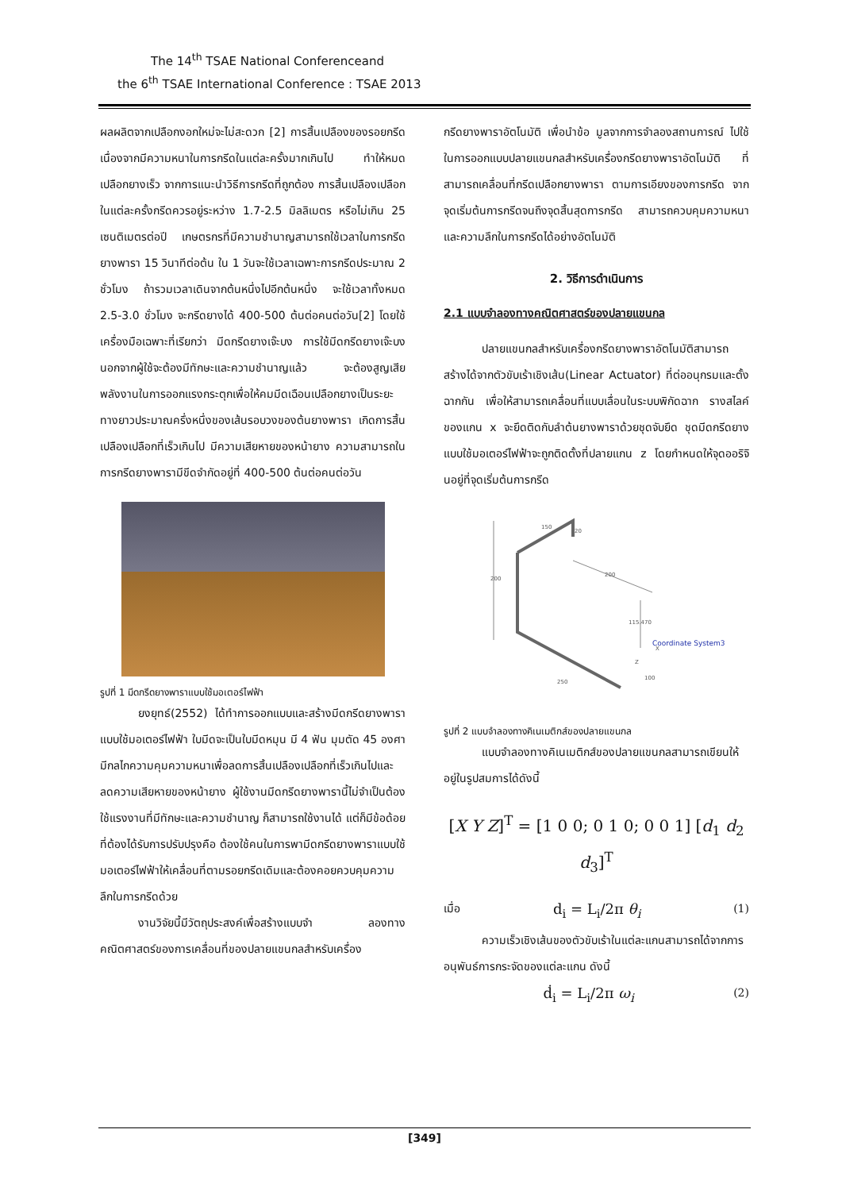The 14<sup>th</sup> TSAE National Conferenceand
the 6<sup>th</sup> TSAE International Conference : TSAE 2013
ผลผลิตจากเปลือกงอกใหม่จะไม่สะดวก [2] การสิ้นเปลืองของรอยกรีดเนื่องจากมีความหนาในการกรีดในแต่ละครั้งมากเกินไป ทำให้หมดเปลือกยางเร็ว จากการแนะนำวิธีการกรีดที่ถูกต้อง การสิ้นเปลืองเปลือกในแต่ละครั้งกรีดควรอยู่ระหว่าง 1.7-2.5 มิลลิเมตร หรือไม่เกิน 25 เซนติเมตรต่อปี เกษตรกรที่มีความชำนาญสามารถใช้เวลาในการกรีดยางพารา 15 วินาทีต่อต้น ใน 1 วันจะใช้เวลาเฉพาะการกรีดประมาณ 2 ชั่วโมง ถ้ารวมเวลาเดินจากต้นหนึ่งไปอีกต้นหนึ่ง จะใช้เวลาทั้งหมด 2.5-3.0 ชั่วโมง จะกรีดยางได้ 400-500 ต้นต่อคนต่อวัน[2] โดยใช้เครื่องมือเฉพาะที่เรียกว่า มีดกรีดยางเจ๊ะบง การใช้มีดกรีดยางเจ๊ะบง นอกจากผู้ใช้จะต้องมีทักษะและความชำนาญแล้ว จะต้องสูญเสียพลังงานในการออกแรงกระตุกเพื่อให้คมมีดเฉือนเปลือกยางเป็นระยะทางยาวประมาณครึ่งหนึ่งของเส้นรอบวงของต้นยางพารา เกิดการสิ้นเปลืองเปลือกที่เร็วเกินไป มีความเสียหายของหน้ายาง ความสามารถในการกรีดยางพารามีขีดจำกัดอยู่ที่ 400-500 ต้นต่อคนต่อวัน
รูปที่ 1 มีดกรีดยางพาราแบบใช้มอเตอร์ไฟฟ้า
ยงยุทธ์(2552) ได้ทำการออกแบบและสร้างมีดกรีดยางพาราแบบใช้มอเตอร์ไฟฟ้า ใบมีดจะเป็นใบมีดหมุน มี 4 ฟัน มุมตัด 45 องศา มีกลไกความคุมความหนาเพื่อลดการสิ้นเปลืองเปลือกที่เร็วเกินไปและลดความเสียหายของหน้ายาง ผู้ใช้งานมีดกรีดยางพารานี้ไม่จำเป็นต้องใช้แรงงานที่มีทักษะและความชำนาญ ก็สามารถใช้งานได้ แต่ก็มีข้อด้อยที่ต้องได้รับการปรับปรุงคือ ต้องใช้คนในการพามีดกรีดยางพาราแบบใช้มอเตอร์ไฟฟ้าให้เคลื่อนที่ตามรอยกรีดเดิมและต้องคอยควบคุมความลึกในการกรีดด้วย
งานวิจัยนี้มีวัตถุประสงค์เพื่อสร้างแบบจำ ลองทางคณิตศาสตร์ของการเคลื่อนที่ของปลายแขนกลสำหรับเครื่อง
กรีดยางพาราอัตโนมัติ เพื่อนำข้อ มูลจากการจำลองสถานการณ์ ไปใช้ในการออกแบบปลายแขนกลสำหรับเครื่องกรีดยางพาราอัตโนมัติ ที่สามารถเคลื่อนที่กรีดเปลือกยางพารา ตามการเอียงของการกรีด จากจุดเริ่มต้นการกรีดจนถึงจุดสิ้นสุดการกรีด สามารถควบคุมความหนาและความลึกในการกรีดได้อย่างอัตโนมัติ
2. วิธีการดำเนินการ
2.1 แบบจำลองทางคณิตศาสตร์ของปลายแขนกล
ปลายแขนกลสำหรับเครื่องกรีดยางพาราอัตโนมัติสามารถสร้างได้จากตัวขับเร้าเชิงเส้น(Linear Actuator) ที่ต่ออนุกรมและตั้งฉากกัน เพื่อให้สามารถเคลื่อนที่แบบเลื่อนในระบบพิกัดฉาก รางสไลค์ของแกน x จะยึดติดกับลำต้นยางพาราด้วยชุดจับยึด ชุดมีดกรีดยางแบบใช้มอเตอร์ไฟฟ้าจะถูกติดตั้งที่ปลายแกน z โดยกำหนดให้จุดออริจินอยู่ที่จุดเริ่มต้นการกรีด
150
20
200
200
115.470
250
100
X
Z
Coordinate System3
รูปที่ 2 แบบจำลองทางคิเนเมติกส์ของปลายแขนกล
แบบจำลองทางคิเนเมติกส์ของปลายแขนกลสามารถเขียนให้อยู่ในรูปสมการได้ดังนี้
[X Y Z]<sup>T</sup> = [1 0 0; 0 1 0; 0 0 1] [d<sub>1</sub> d<sub>2</sub> d<sub>3</sub>]<sup>T</sup>
เมื่อ d<sub>i</sub> = L<sub>i</sub>/2π θ<sub>i</sub> (1)
ความเร็วเชิงเส้นของตัวขับเร้าในแต่ละแกนสามารถได้จากการอนุพันธ์การกระจัดของแต่ละแกน ดังนี้
ḋ<sub>i</sub> = L<sub>i</sub>/2π ω<sub>i</sub> (2)
[349]